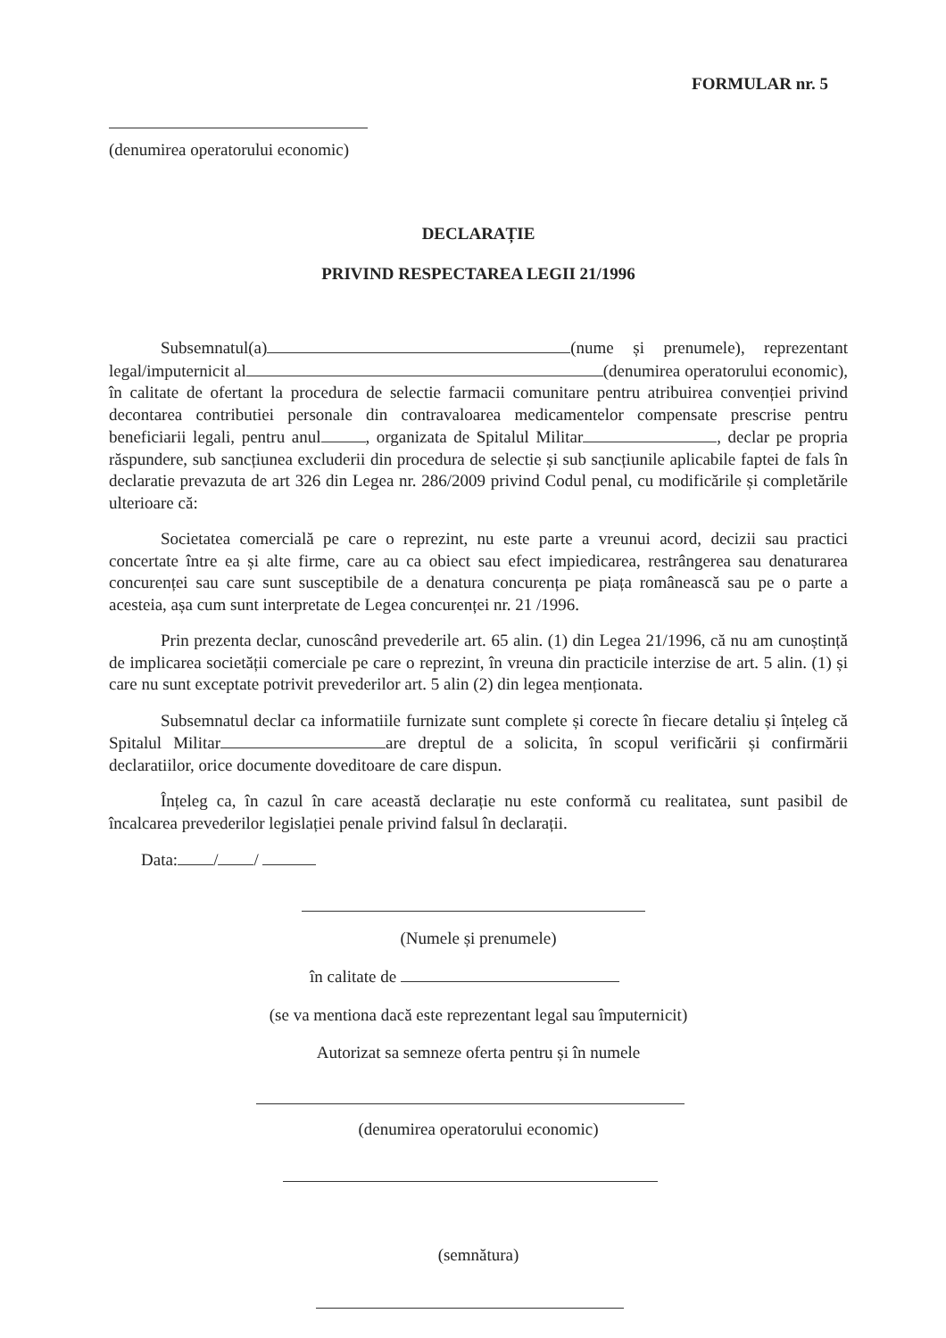FORMULAR nr. 5
(denumirea operatorului economic)
DECLARAȚIE
PRIVIND RESPECTAREA LEGII 21/1996
Subsemnatul(a) (nume și prenumele), reprezentant legal/imputernicit al (denumirea operatorului economic), în calitate de ofertant la procedura de selectie farmacii comunitare pentru atribuirea convenției privind decontarea contributiei personale din contravaloarea medicamentelor compensate prescrise pentru beneficiarii legali, pentru anul , organizata de Spitalul Militar , declar pe propria răspundere, sub sancțiunea excluderii din procedura de selectie și sub sancțiunile aplicabile faptei de fals în declaratie prevazuta de art 326 din Legea nr. 286/2009 privind Codul penal, cu modificările și completările ulterioare că:
Societatea comercială pe care o reprezint, nu este parte a vreunui acord, decizii sau practici concertate între ea și alte firme, care au ca obiect sau efect impiedicarea, restrângerea sau denaturarea concurenței sau care sunt susceptibile de a denatura concurența pe piața românească sau pe o parte a acesteia, așa cum sunt interpretate de Legea concurenței nr. 21 /1996.
Prin prezenta declar, cunoscând prevederile art. 65 alin. (1) din Legea 21/1996, că nu am cunoștință de implicarea societății comerciale pe care o reprezint, în vreuna din practicile interzise de art. 5 alin. (1) și care nu sunt exceptate potrivit prevederilor art. 5 alin (2) din legea menționata.
Subsemnatul declar ca informatiile furnizate sunt complete și corecte în fiecare detaliu și înțeleg că Spitalul Militar are dreptul de a solicita, în scopul verificării și confirmării declaratiilor, orice documente doveditoare de care dispun.
Înțeleg ca, în cazul în care această declarație nu este conformă cu realitatea, sunt pasibil de încalcarea prevederilor legislației penale privind falsul în declarații.
Data: / /
(Numele și prenumele)
în calitate de
(se va mentiona dacă este reprezentant legal sau împuternicit)
Autorizat sa semneze oferta pentru și în numele
(denumirea operatorului economic)
(semnătura)